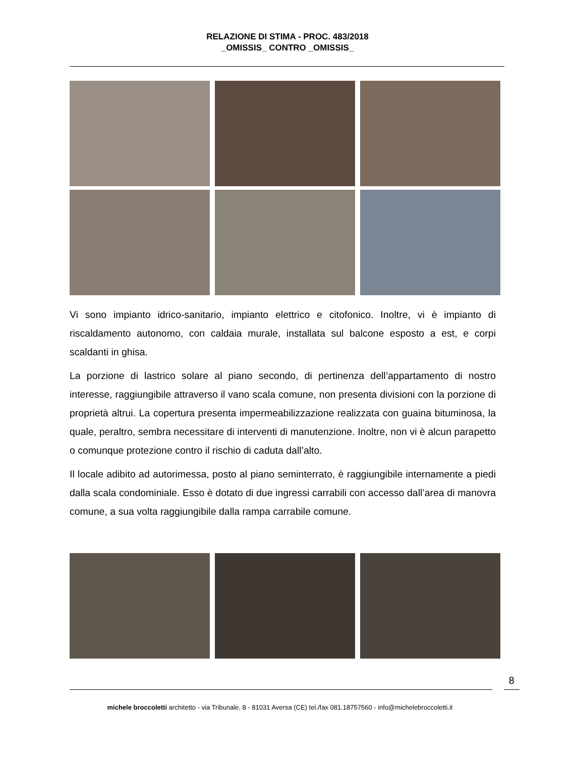RELAZIONE DI STIMA - PROC. 483/2018
_OMISSIS_ CONTRO _OMISSIS_
Vi sono impianto idrico-sanitario, impianto elettrico e citofonico. Inoltre, vi è impianto di riscaldamento autonomo, con caldaia murale, installata sul balcone esposto a est, e corpi scaldanti in ghisa.
La porzione di lastrico solare al piano secondo, di pertinenza dell’appartamento di nostro interesse, raggiungibile attraverso il vano scala comune, non presenta divisioni con la porzione di proprietà altrui. La copertura presenta impermeabilizzazione realizzata con guaina bituminosa, la quale, peraltro, sembra necessitare di interventi di manutenzione. Inoltre, non vi è alcun parapetto o comunque protezione contro il rischio di caduta dall’alto.
Il locale adibito ad autorimessa, posto al piano seminterrato, è raggiungibile internamente a piedi dalla scala condominiale. Esso è dotato di due ingressi carrabili con accesso dall’area di manovra comune, a sua volta raggiungibile dalla rampa carrabile comune.
8
michele broccoletti architetto - via Tribunale, 8 - 81031 Aversa (CE) tel./fax 081.18757560 - info@michelebroccoletti.it